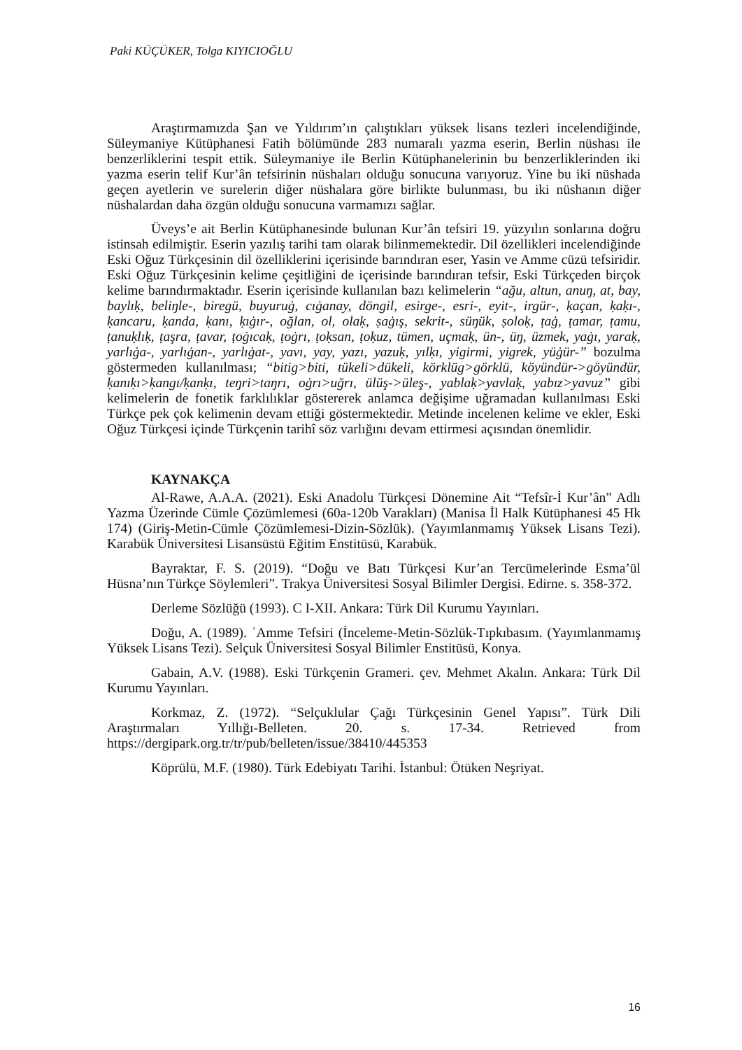Paki KÜÇÜKER, Tolga KIYICIOĞLU
Araştırmamızda Şan ve Yıldırım’ın çalıştıkları yüksek lisans tezleri incelendiğinde, Süleymaniye Kütüphanesi Fatih bölümünde 283 numaralı yazma eserin, Berlin nüshası ile benzerliklerini tespit ettik. Süleymaniye ile Berlin Kütüphanelerinin bu benzerliklerinden iki yazma eserin telif Kur’ân tefsirinin nüshaları olduğu sonucuna varıyoruz. Yine bu iki nüshada geçen ayetlerin ve surelerin diğer nüshalara göre birlikte bulunması, bu iki nüshanın diğer nüshalardan daha özgün olduğu sonucuna varmamızı sağlar.
Üveys’e ait Berlin Kütüphanesinde bulunan Kur’ân tefsiri 19. yüzyılın sonlarına doğru istinsah edilmiştir. Eserin yazılış tarihi tam olarak bilinmemektedir. Dil özellikleri incelendiğinde Eski Oğuz Türkçesinin dil özelliklerini içerisinde barındıran eser, Yasin ve Amme cüzü tefsiridir. Eski Oğuz Türkçesinin kelime çeşitliğini de içerisinde barındıran tefsir, Eski Türkçeden birçok kelime barındırmaktadır. Eserin içerisinde kullanılan bazı kelimelerin “ağu, altun, anuŋ, at, bay, baylıḳ, beliŋle-, biregü, buyuruġ, cıġanay, döngil, esirge-, esri-, eyit-, irgür-, ḳaçan, ḳaḳı-, ḳancaru, ḳanda, ḳanı, ḳıġır-, oğlan, ol, olaḳ, ṣaġış, sekrit-, süŋük, ṣoloḳ, ṭaġ, ṭamar, ṭamu, ṭanuḳlıḳ, ṭaşra, ṭavar, ṭoġıcaḳ, ṭoġrı, ṭoḳsan, ṭoḳuz, tümen, uçmaḳ, ün-, üŋ, üzmek, yaġı, yaraḳ, yarlıġa-, yarlıġan-, yarlıġat-, yavı, yay, yazı, yazuḳ, yılḳı, yigirmi, yigrek, yüġür-” bozulma göstermeden kullanılması; “bitig>biti, tükeli>dükeli, körklüg>görklü, köyündür->göyündür, ḳanıḳı>ḳangı/ḳanḳı, teŋri>taŋrı, oġrı>uğrı, ülüş->üleş-, yablaḳ>yavlaḳ, yabız>yavuz” gibi kelimelerin de fonetik farklılıklar göstererek anlamca değişime uğramadan kullanılması Eski Türkçe pek çok kelimenin devam ettiği göstermektedir. Metinde incelenen kelime ve ekler, Eski Oğuz Türkçesi içinde Türkçenin tarihî söz varlığını devam ettirmesi açısından önemlidir.
KAYNAKÇA
Al-Rawe, A.A.A. (2021). Eski Anadolu Türkçesi Dönemine Ait “Tefsîr-İ Kur’ân” Adlı Yazma Üzerinde Cümle Çözümlemesi (60a-120b Varakları) (Manisa İl Halk Kütüphanesi 45 Hk 174) (Giriş-Metin-Cümle Çözümlemesi-Dizin-Sözlük). (Yayımlanmamış Yüksek Lisans Tezi). Karabük Üniversitesi Lisansüstü Eğitim Enstitüsü, Karabük.
Bayraktar, F. S. (2019). “Doğu ve Batı Türkçesi Kur’an Tercümelerinde Esma’ül Hüsna’nın Türkçe Söylemleri”. Trakya Üniversitesi Sosyal Bilimler Dergisi. Edirne. s. 358-372.
Derleme Sözlüğü (1993). C I-XII. Ankara: Türk Dil Kurumu Yayınları.
Doğu, A. (1989). ʿAmme Tefsiri (İnceleme-Metin-Sözlük-Tıpkıbasım. (Yayımlanmamış Yüksek Lisans Tezi). Selçuk Üniversitesi Sosyal Bilimler Enstitüsü, Konya.
Gabain, A.V. (1988). Eski Türkçenin Grameri. çev. Mehmet Akalın. Ankara: Türk Dil Kurumu Yayınları.
Korkmaz, Z. (1972). “Selçuklular Çağı Türkçesinin Genel Yapısı”. Türk Dili Araştırmaları Yıllığı-Belleten. 20. s. 17-34. Retrieved from https://dergipark.org.tr/tr/pub/belleten/issue/38410/445353
Köprülü, M.F. (1980). Türk Edebiyatı Tarihi. İstanbul: Ötüken Neşriyat.
16